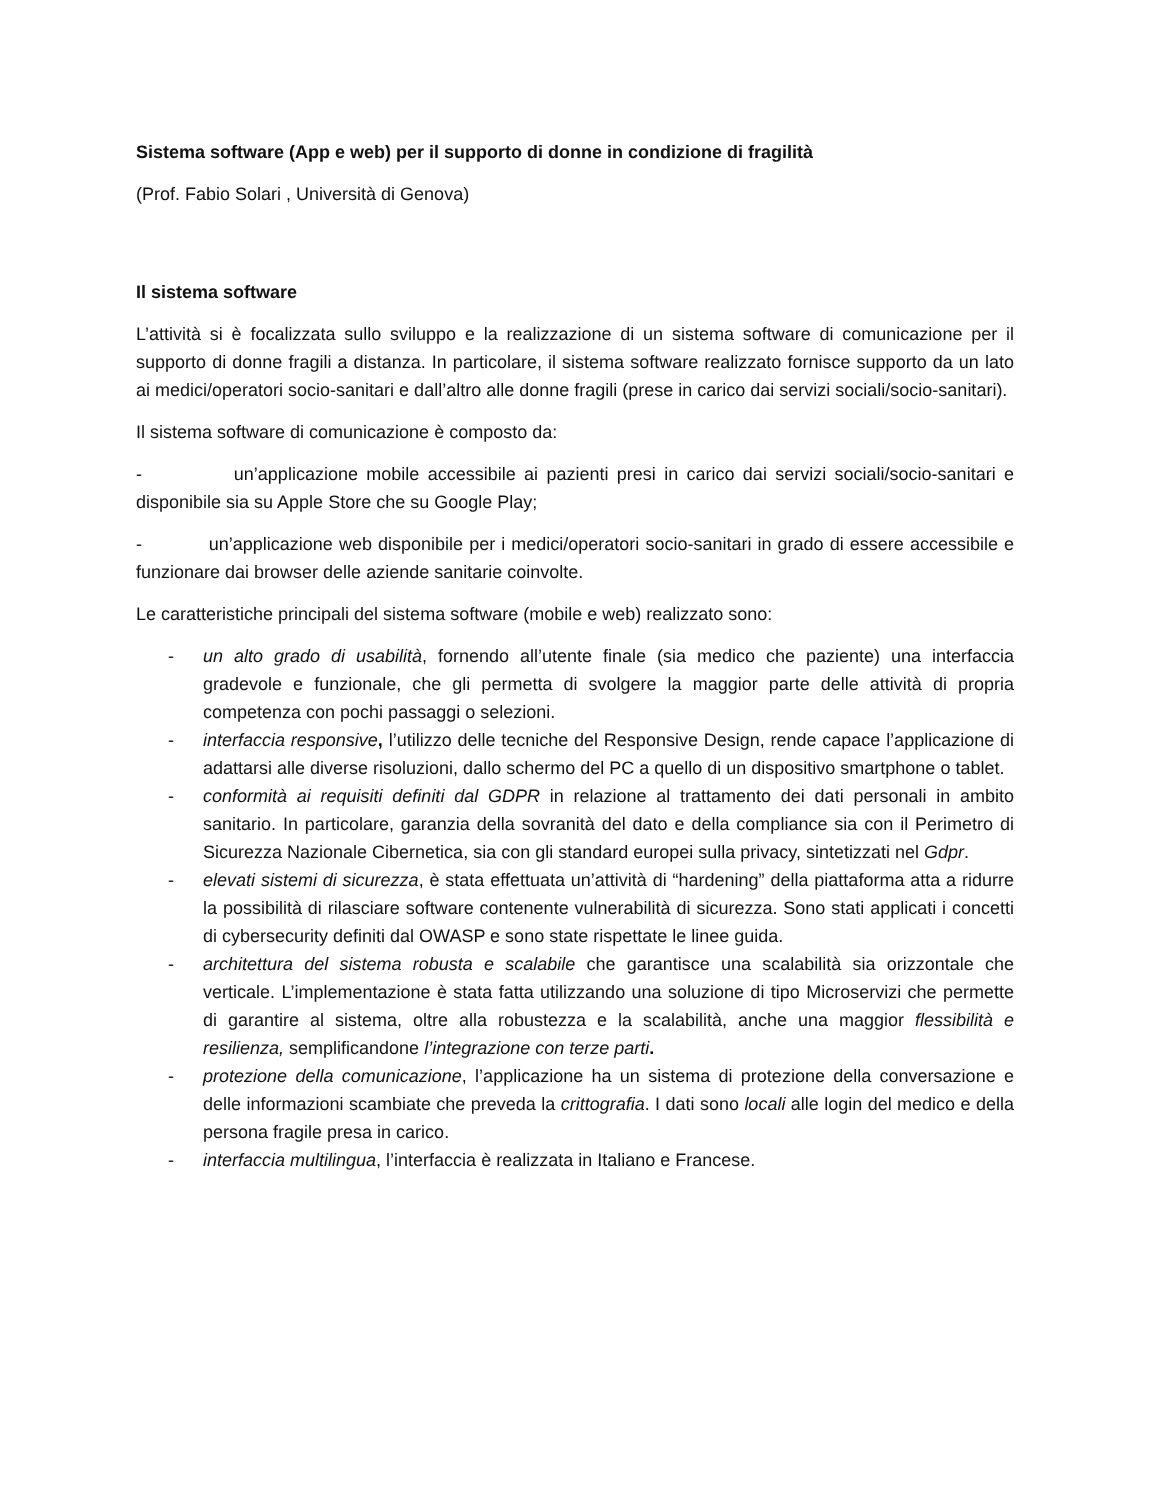Sistema software (App e web) per il supporto di donne in condizione di fragilità
(Prof. Fabio Solari , Università di Genova)
Il sistema software
L’attività si è focalizzata sullo sviluppo e la realizzazione di un sistema software di comunicazione per il supporto di donne fragili a distanza. In particolare, il sistema software realizzato fornisce supporto da un lato ai medici/operatori socio-sanitari e dall’altro alle donne fragili (prese in carico dai servizi sociali/socio-sanitari).
Il sistema software di comunicazione è composto da:
- un’applicazione mobile accessibile ai pazienti presi in carico dai servizi sociali/socio-sanitari e disponibile sia su Apple Store che su Google Play;
- un’applicazione web disponibile per i medici/operatori socio-sanitari in grado di essere accessibile e funzionare dai browser delle aziende sanitarie coinvolte.
Le caratteristiche principali del sistema software (mobile e web) realizzato sono:
- un alto grado di usabilità, fornendo all’utente finale (sia medico che paziente) una interfaccia gradevole e funzionale, che gli permetta di svolgere la maggior parte delle attività di propria competenza con pochi passaggi o selezioni.
- interfaccia responsive, l’utilizzo delle tecniche del Responsive Design, rende capace l’applicazione di adattarsi alle diverse risoluzioni, dallo schermo del PC a quello di un dispositivo smartphone o tablet.
- conformità ai requisiti definiti dal GDPR in relazione al trattamento dei dati personali in ambito sanitario. In particolare, garanzia della sovranità del dato e della compliance sia con il Perimetro di Sicurezza Nazionale Cibernetica, sia con gli standard europei sulla privacy, sintetizzati nel Gdpr.
- elevati sistemi di sicurezza, è stata effettuata un’attività di “hardening” della piattaforma atta a ridurre la possibilità di rilasciare software contenente vulnerabilità di sicurezza. Sono stati applicati i concetti di cybersecurity definiti dal OWASP e sono state rispettate le linee guida.
- architettura del sistema robusta e scalabile che garantisce una scalabilità sia orizzontale che verticale. L’implementazione è stata fatta utilizzando una soluzione di tipo Microservizi che permette di garantire al sistema, oltre alla robustezza e la scalabilità, anche una maggior flessibilità e resilienza, semplificandone l’integrazione con terze parti.
- protezione della comunicazione, l’applicazione ha un sistema di protezione della conversazione e delle informazioni scambiate che preveda la crittografia. I dati sono locali alle login del medico e della persona fragile presa in carico.
- interfaccia multilingua, l’interfaccia è realizzata in Italiano e Francese.